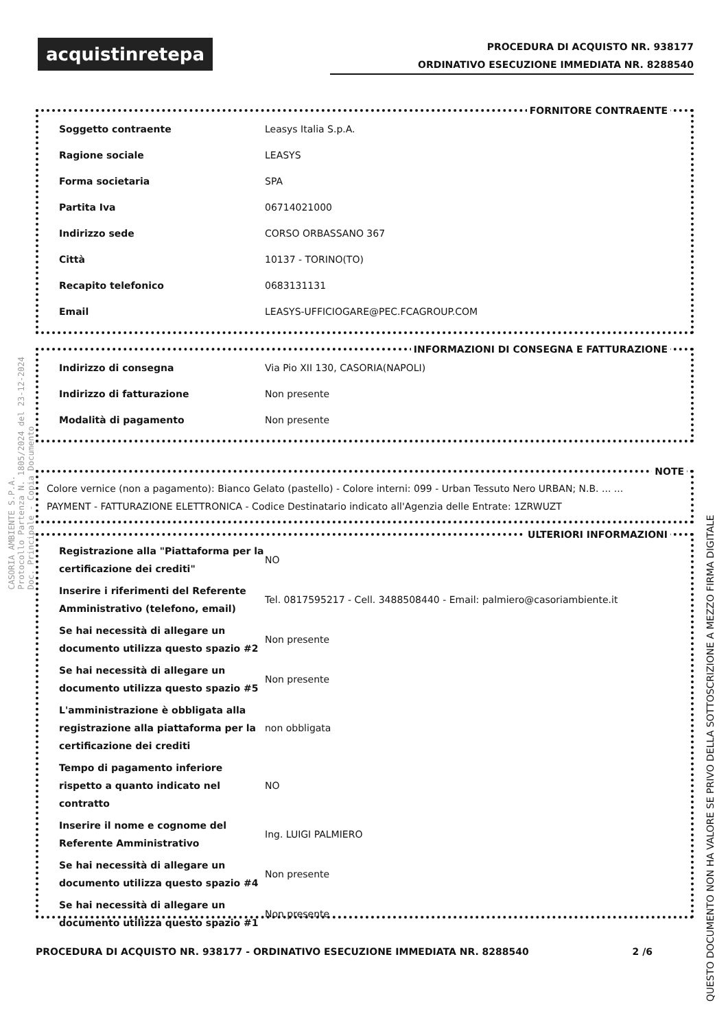acquistinretepa
PROCEDURA DI ACQUISTO NR. 938177
ORDINATIVO ESECUZIONE IMMEDIATA NR. 8288540
FORNITORE CONTRAENTE
| Soggetto contraente | Leasys Italia S.p.A. |
| Ragione sociale | LEASYS |
| Forma societaria | SPA |
| Partita Iva | 06714021000 |
| Indirizzo sede | CORSO ORBASSANO 367 |
| Città | 10137 - TORINO(TO) |
| Recapito telefonico | 0683131131 |
| Email | LEASYS-UFFICIOGARE@PEC.FCAGROUP.COM |
INFORMAZIONI DI CONSEGNA E FATTURAZIONE
| Indirizzo di consegna | Via Pio XII 130, CASORIA(NAPOLI) |
| Indirizzo di fatturazione | Non presente |
| Modalità di pagamento | Non presente |
NOTE
Colore vernice (non a pagamento): Bianco Gelato (pastello) - Colore interni: 099 - Urban Tessuto Nero URBAN; N.B. ... ...
PAYMENT - FATTURAZIONE ELETTRONICA - Codice Destinatario indicato all'Agenzia delle Entrate: 1ZRWUZT
ULTERIORI INFORMAZIONI
| Registrazione alla "Piattaforma per la certificazione dei crediti" | NO |
| Inserire i riferimenti del Referente Amministrativo (telefono, email) | Tel. 0817595217 - Cell. 3488508440 - Email: palmiero@casoriambiente.it |
| Se hai necessità di allegare un documento utilizza questo spazio #2 | Non presente |
| Se hai necessità di allegare un documento utilizza questo spazio #5 | Non presente |
| L'amministrazione è obbligata alla registrazione alla piattaforma per la certificazione dei crediti | non obbligata |
| Tempo di pagamento inferiore rispetto a quanto indicato nel contratto | NO |
| Inserire il nome e cognome del Referente Amministrativo | Ing. LUIGI PALMIERO |
| Se hai necessità di allegare un documento utilizza questo spazio #4 | Non presente |
| Se hai necessità di allegare un documento utilizza questo spazio #1 | Non presente |
PROCEDURA DI ACQUISTO NR. 938177 - ORDINATIVO ESECUZIONE IMMEDIATA NR. 8288540 2 /6
QUESTO DOCUMENTO NON HA VALORE SE PRIVO DELLA SOTTOSCRIZIONE A MEZZO FIRMA DIGITALE
CASORIA AMBIENTE S.P.A.
Protocollo Partenza N. 1805/2024 del 23-12-2024
Doc. Principale - Copia Documento